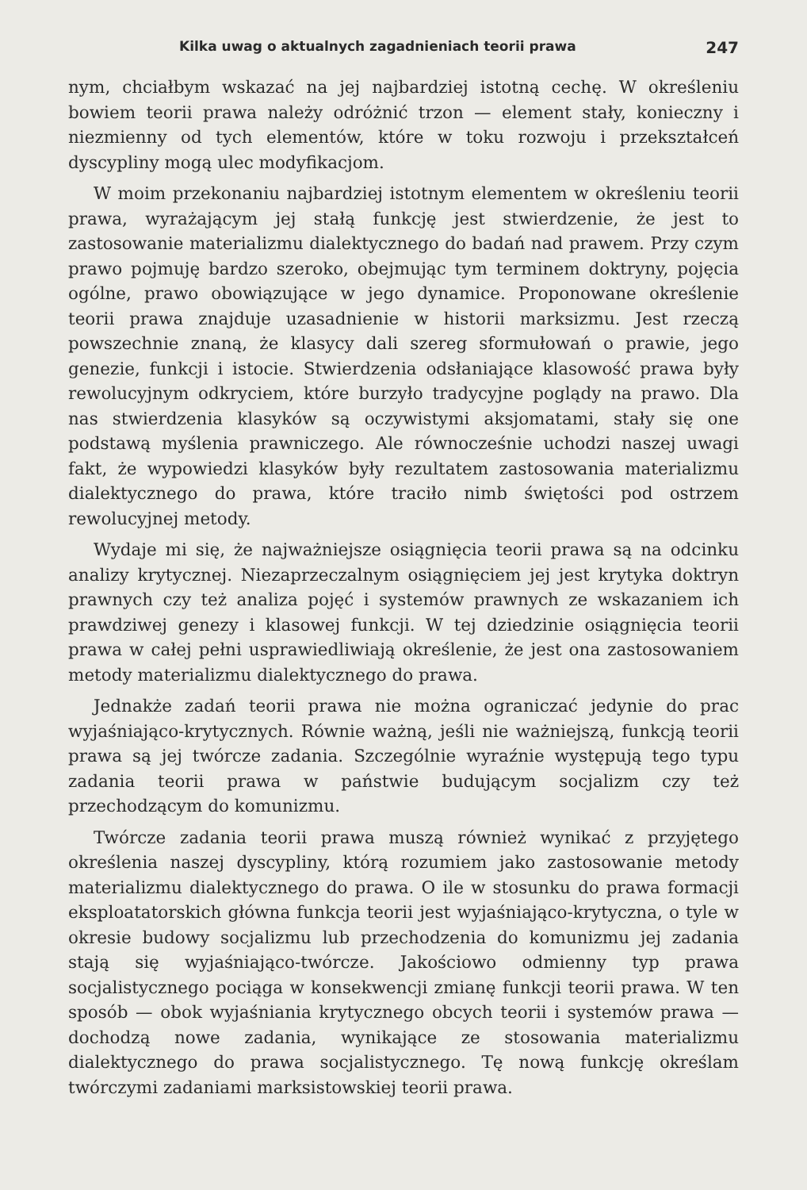Kilka uwag o aktualnych zagadnieniach teorii prawa 247
nym, chciałbym wskazać na jej najbardziej istotną cechę. W określeniu bowiem teorii prawa należy odróżnić trzon — element stały, konieczny i niezmienny od tych elementów, które w toku rozwoju i przekształceń dyscypliny mogą ulec modyfikacjom.
W moim przekonaniu najbardziej istotnym elementem w określeniu teorii prawa, wyrażającym jej stałą funkcję jest stwierdzenie, że jest to zastosowanie materializmu dialektycznego do badań nad prawem. Przy czym prawo pojmuję bardzo szeroko, obejmując tym terminem doktryny, pojęcia ogólne, prawo obowiązujące w jego dynamice. Proponowane określenie teorii prawa znajduje uzasadnienie w historii marksizmu. Jest rzeczą powszechnie znaną, że klasycy dali szereg sformułowań o prawie, jego genezie, funkcji i istocie. Stwierdzenia odsłaniające klasowość prawa były rewolucyjnym odkryciem, które burzyło tradycyjne poglądy na prawo. Dla nas stwierdzenia klasyków są oczywistymi aksjomatami, stały się one podstawą myślenia prawniczego. Ale równocześnie uchodzi naszej uwagi fakt, że wypowiedzi klasyków były rezultatem zastosowania materializmu dialektycznego do prawa, które traciło nimb świętości pod ostrzem rewolucyjnej metody.
Wydaje mi się, że najważniejsze osiągnięcia teorii prawa są na odcinku analizy krytycznej. Niezaprzeczalnym osiągnięciem jej jest krytyka doktryn prawnych czy też analiza pojęć i systemów prawnych ze wskazaniem ich prawdziwej genezy i klasowej funkcji. W tej dziedzinie osiągnięcia teorii prawa w całej pełni usprawiedliwiają określenie, że jest ona zastosowaniem metody materializmu dialektycznego do prawa.
Jednakże zadań teorii prawa nie można ograniczać jedynie do prac wyjaśniająco-krytycznych. Równie ważną, jeśli nie ważniejszą, funkcją teorii prawa są jej twórcze zadania. Szczególnie wyraźnie występują tego typu zadania teorii prawa w państwie budującym socjalizm czy też przechodzącym do komunizmu.
Twórcze zadania teorii prawa muszą również wynikać z przyjętego określenia naszej dyscypliny, którą rozumiem jako zastosowanie metody materializmu dialektycznego do prawa. O ile w stosunku do prawa formacji eksploatatorskich główna funkcja teorii jest wyjaśniająco-krytyczna, o tyle w okresie budowy socjalizmu lub przechodzenia do komunizmu jej zadania stają się wyjaśniająco-twórcze. Jakościowo odmienny typ prawa socjalistycznego pociąga w konsekwencji zmianę funkcji teorii prawa. W ten sposób — obok wyjaśniania krytycznego obcych teorii i systemów prawa — dochodzą nowe zadania, wynikające ze stosowania materializmu dialektycznego do prawa socjalistycznego. Tę nową funkcję określam twórczymi zadaniami marksistowskiej teorii prawa.